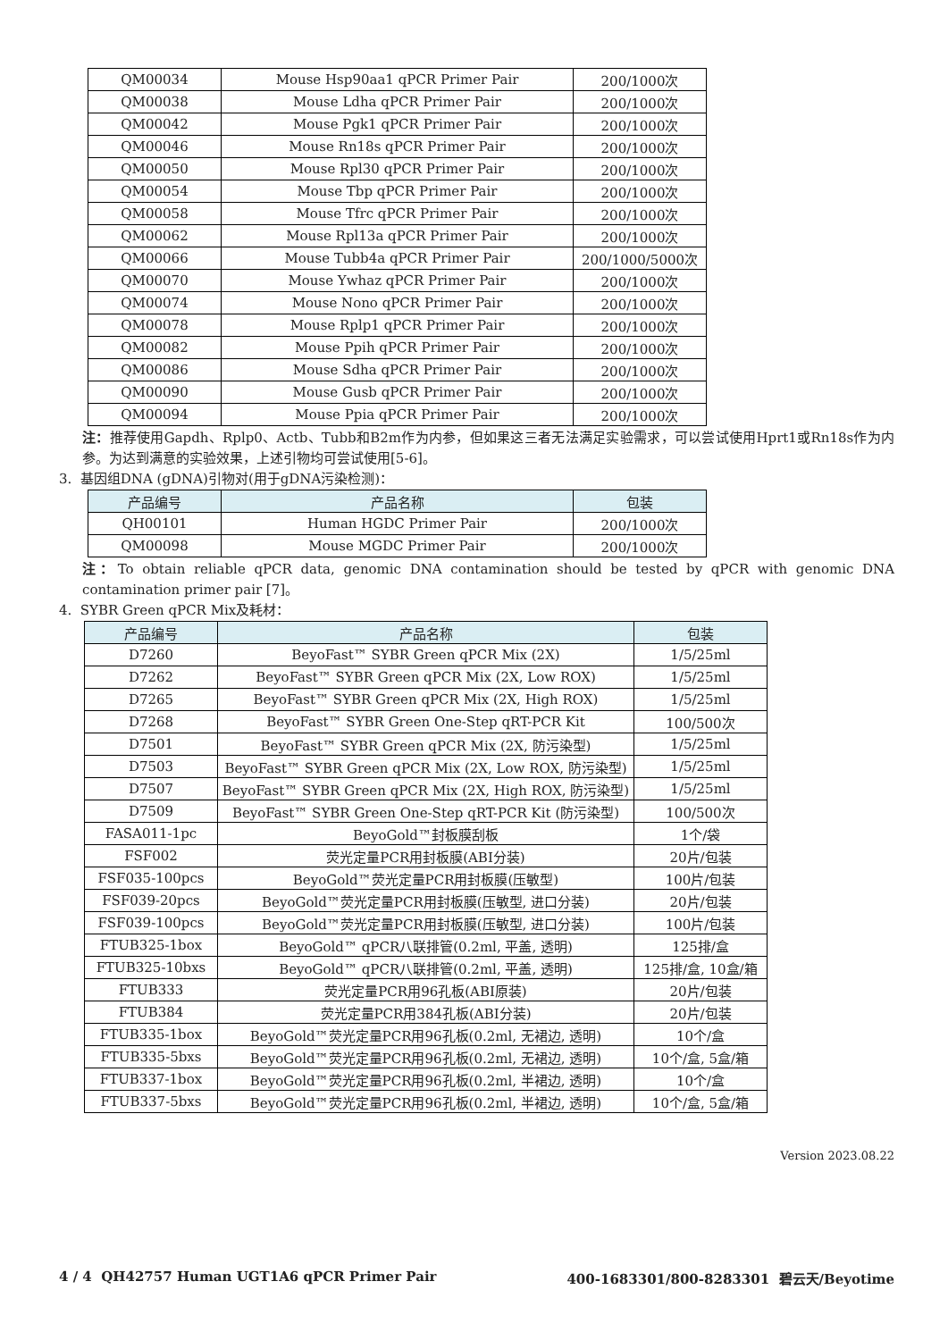| QM00034 | Mouse Hsp90aa1 qPCR Primer Pair | 200/1000次 |
| QM00038 | Mouse Ldha qPCR Primer Pair | 200/1000次 |
| QM00042 | Mouse Pgk1 qPCR Primer Pair | 200/1000次 |
| QM00046 | Mouse Rn18s qPCR Primer Pair | 200/1000次 |
| QM00050 | Mouse Rpl30 qPCR Primer Pair | 200/1000次 |
| QM00054 | Mouse Tbp qPCR Primer Pair | 200/1000次 |
| QM00058 | Mouse Tfrc qPCR Primer Pair | 200/1000次 |
| QM00062 | Mouse Rpl13a qPCR Primer Pair | 200/1000次 |
| QM00066 | Mouse Tubb4a qPCR Primer Pair | 200/1000/5000次 |
| QM00070 | Mouse Ywhaz qPCR Primer Pair | 200/1000次 |
| QM00074 | Mouse Nono qPCR Primer Pair | 200/1000次 |
| QM00078 | Mouse Rplp1 qPCR Primer Pair | 200/1000次 |
| QM00082 | Mouse Ppih qPCR Primer Pair | 200/1000次 |
| QM00086 | Mouse Sdha qPCR Primer Pair | 200/1000次 |
| QM00090 | Mouse Gusb qPCR Primer Pair | 200/1000次 |
| QM00094 | Mouse Ppia qPCR Primer Pair | 200/1000次 |
注：推荐使用Gapdh、Rplp0、Actb、Tubb和B2m作为内参，但如果这三者无法满足实验需求，可以尝试使用Hprt1或Rn18s作为内参。为达到满意的实验效果，上述引物均可尝试使用[5-6]。
3. 基因组DNA (gDNA)引物对(用于gDNA污染检测)：
| 产品编号 | 产品名称 | 包装 |
| --- | --- | --- |
| QH00101 | Human HGDC Primer Pair | 200/1000次 |
| QM00098 | Mouse MGDC Primer Pair | 200/1000次 |
注：To obtain reliable qPCR data, genomic DNA contamination should be tested by qPCR with genomic DNA contamination primer pair [7]。
4. SYBR Green qPCR Mix及耗材：
| 产品编号 | 产品名称 | 包装 |
| --- | --- | --- |
| D7260 | BeyoFast™ SYBR Green qPCR Mix (2X) | 1/5/25ml |
| D7262 | BeyoFast™ SYBR Green qPCR Mix (2X, Low ROX) | 1/5/25ml |
| D7265 | BeyoFast™ SYBR Green qPCR Mix (2X, High ROX) | 1/5/25ml |
| D7268 | BeyoFast™ SYBR Green One-Step qRT-PCR Kit | 100/500次 |
| D7501 | BeyoFast™ SYBR Green qPCR Mix (2X, 防污染型) | 1/5/25ml |
| D7503 | BeyoFast™ SYBR Green qPCR Mix (2X, Low ROX, 防污染型) | 1/5/25ml |
| D7507 | BeyoFast™ SYBR Green qPCR Mix (2X, High ROX, 防污染型) | 1/5/25ml |
| D7509 | BeyoFast™ SYBR Green One-Step qRT-PCR Kit (防污染型) | 100/500次 |
| FASA011-1pc | BeyoGold™封板膜刮板 | 1个/袋 |
| FSF002 | 荧光定量PCR用封板膜(ABI分装) | 20片/包装 |
| FSF035-100pcs | BeyoGold™荧光定量PCR用封板膜(压敏型) | 100片/包装 |
| FSF039-20pcs | BeyoGold™荧光定量PCR用封板膜(压敏型, 进口分装) | 20片/包装 |
| FSF039-100pcs | BeyoGold™荧光定量PCR用封板膜(压敏型, 进口分装) | 100片/包装 |
| FTUB325-1box | BeyoGold™ qPCR八联排管(0.2ml, 平盖, 透明) | 125排/盒 |
| FTUB325-10bxs | BeyoGold™ qPCR八联排管(0.2ml, 平盖, 透明) | 125排/盒, 10盒/箱 |
| FTUB333 | 荧光定量PCR用96孔板(ABI原装) | 20片/包装 |
| FTUB384 | 荧光定量PCR用384孔板(ABI分装) | 20片/包装 |
| FTUB335-1box | BeyoGold™荧光定量PCR用96孔板(0.2ml, 无裙边, 透明) | 10个/盒 |
| FTUB335-5bxs | BeyoGold™荧光定量PCR用96孔板(0.2ml, 无裙边, 透明) | 10个/盒, 5盒/箱 |
| FTUB337-1box | BeyoGold™荧光定量PCR用96孔板(0.2ml, 半裙边, 透明) | 10个/盒 |
| FTUB337-5bxs | BeyoGold™荧光定量PCR用96孔板(0.2ml, 半裙边, 透明) | 10个/盒, 5盒/箱 |
Version 2023.08.22
4 / 4 QH42757 Human UGT1A6 qPCR Primer Pair 400-1683301/800-8283301 碧云天/Beyotime